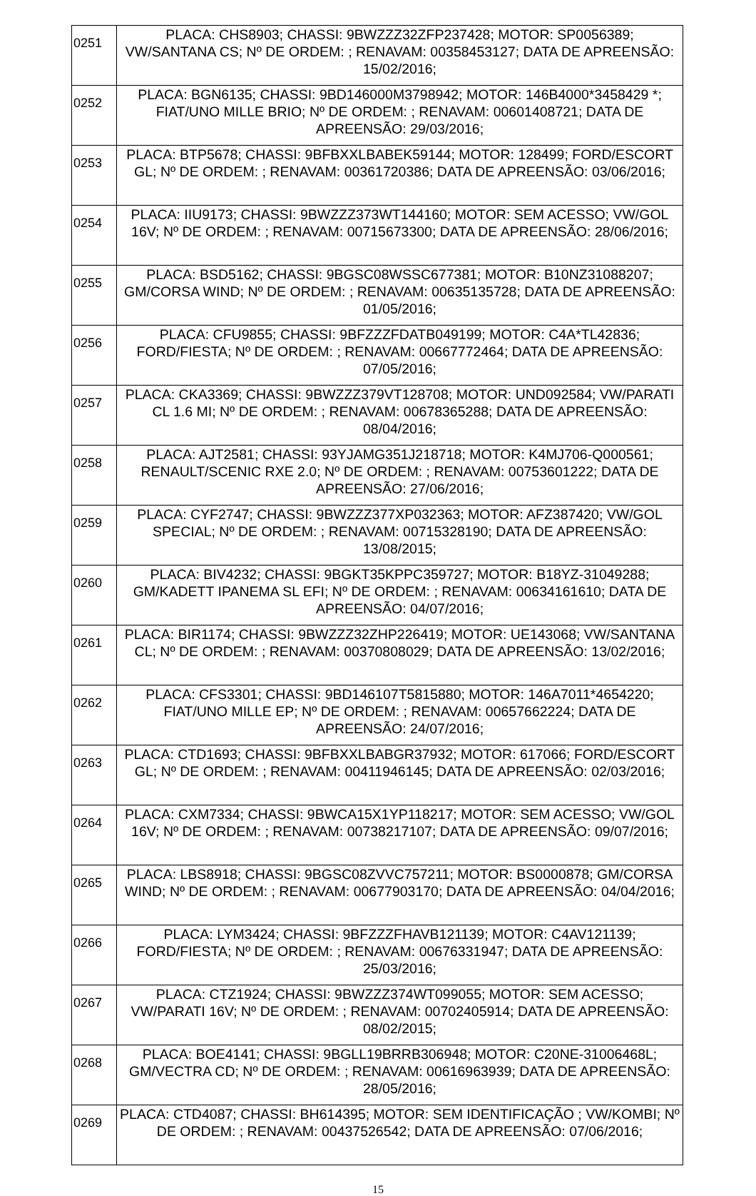| 0251 | PLACA: CHS8903; CHASSI: 9BWZZZ32ZFP237428; MOTOR: SP0056389; VW/SANTANA CS; Nº DE ORDEM: ; RENAVAM: 00358453127; DATA DE APREENSÃO: 15/02/2016; |
| 0252 | PLACA: BGN6135; CHASSI: 9BD146000M3798942; MOTOR: 146B4000*3458429 *; FIAT/UNO MILLE BRIO; Nº DE ORDEM: ; RENAVAM: 00601408721; DATA DE APREENSÃO: 29/03/2016; |
| 0253 | PLACA: BTP5678; CHASSI: 9BFBXXLBABEK59144; MOTOR: 128499; FORD/ESCORT GL; Nº DE ORDEM: ; RENAVAM: 00361720386; DATA DE APREENSÃO: 03/06/2016; |
| 0254 | PLACA: IIU9173; CHASSI: 9BWZZZ373WT144160; MOTOR: SEM ACESSO; VW/GOL 16V; Nº DE ORDEM: ; RENAVAM: 00715673300; DATA DE APREENSÃO: 28/06/2016; |
| 0255 | PLACA: BSD5162; CHASSI: 9BGSC08WSSC677381; MOTOR: B10NZ31088207; GM/CORSA WIND; Nº DE ORDEM: ; RENAVAM: 00635135728; DATA DE APREENSÃO: 01/05/2016; |
| 0256 | PLACA: CFU9855; CHASSI: 9BFZZZFDATB049199; MOTOR: C4A*TL42836; FORD/FIESTA; Nº DE ORDEM: ; RENAVAM: 00667772464; DATA DE APREENSÃO: 07/05/2016; |
| 0257 | PLACA: CKA3369; CHASSI: 9BWZZZ379VT128708; MOTOR: UND092584; VW/PARATI CL 1.6 MI; Nº DE ORDEM: ; RENAVAM: 00678365288; DATA DE APREENSÃO: 08/04/2016; |
| 0258 | PLACA: AJT2581; CHASSI: 93YJAMG351J218718; MOTOR: K4MJ706-Q000561; RENAULT/SCENIC RXE 2.0; Nº DE ORDEM: ; RENAVAM: 00753601222; DATA DE APREENSÃO: 27/06/2016; |
| 0259 | PLACA: CYF2747; CHASSI: 9BWZZZ377XP032363; MOTOR: AFZ387420; VW/GOL SPECIAL; Nº DE ORDEM: ; RENAVAM: 00715328190; DATA DE APREENSÃO: 13/08/2015; |
| 0260 | PLACA: BIV4232; CHASSI: 9BGKT35KPPC359727; MOTOR: B18YZ-31049288; GM/KADETT IPANEMA SL EFI; Nº DE ORDEM: ; RENAVAM: 00634161610; DATA DE APREENSÃO: 04/07/2016; |
| 0261 | PLACA: BIR1174; CHASSI: 9BWZZZ32ZHP226419; MOTOR: UE143068; VW/SANTANA CL; Nº DE ORDEM: ; RENAVAM: 00370808029; DATA DE APREENSÃO: 13/02/2016; |
| 0262 | PLACA: CFS3301; CHASSI: 9BD146107T5815880; MOTOR: 146A7011*4654220; FIAT/UNO MILLE EP; Nº DE ORDEM: ; RENAVAM: 00657662224; DATA DE APREENSÃO: 24/07/2016; |
| 0263 | PLACA: CTD1693; CHASSI: 9BFBXXLBABGR37932; MOTOR: 617066; FORD/ESCORT GL; Nº DE ORDEM: ; RENAVAM: 00411946145; DATA DE APREENSÃO: 02/03/2016; |
| 0264 | PLACA: CXM7334; CHASSI: 9BWCA15X1YP118217; MOTOR: SEM ACESSO; VW/GOL 16V; Nº DE ORDEM: ; RENAVAM: 00738217107; DATA DE APREENSÃO: 09/07/2016; |
| 0265 | PLACA: LBS8918; CHASSI: 9BGSC08ZVVC757211; MOTOR: BS0000878; GM/CORSA WIND; Nº DE ORDEM: ; RENAVAM: 00677903170; DATA DE APREENSÃO: 04/04/2016; |
| 0266 | PLACA: LYM3424; CHASSI: 9BFZZZFHAVB121139; MOTOR: C4AV121139; FORD/FIESTA; Nº DE ORDEM: ; RENAVAM: 00676331947; DATA DE APREENSÃO: 25/03/2016; |
| 0267 | PLACA: CTZ1924; CHASSI: 9BWZZZ374WT099055; MOTOR: SEM ACESSO; VW/PARATI 16V; Nº DE ORDEM: ; RENAVAM: 00702405914; DATA DE APREENSÃO: 08/02/2015; |
| 0268 | PLACA: BOE4141; CHASSI: 9BGLL19BRRB306948; MOTOR: C20NE-31006468L; GM/VECTRA CD; Nº DE ORDEM: ; RENAVAM: 00616963939; DATA DE APREENSÃO: 28/05/2016; |
| 0269 | PLACA: CTD4087; CHASSI: BH614395; MOTOR: SEM IDENTIFICAÇÃO ; VW/KOMBI; Nº DE ORDEM: ; RENAVAM: 00437526542; DATA DE APREENSÃO: 07/06/2016; |
15